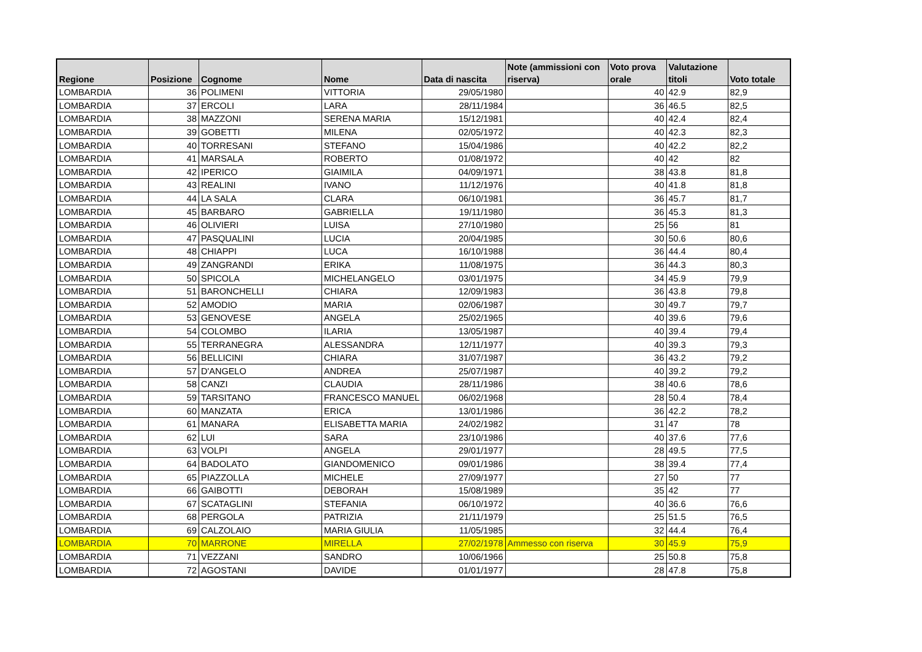| Regione | Posizione | Cognome | Nome | Data di nascita | Note (ammissioni con riserva) | Voto prova orale | Valutazione titoli | Voto totale |
| --- | --- | --- | --- | --- | --- | --- | --- | --- |
| LOMBARDIA | 36 | POLIMENI | VITTORIA | 29/05/1980 | | 40 | 42.9 | 82,9 |
| LOMBARDIA | 37 | ERCOLI | LARA | 28/11/1984 | | 36 | 46.5 | 82,5 |
| LOMBARDIA | 38 | MAZZONI | SERENA MARIA | 15/12/1981 | | 40 | 42.4 | 82,4 |
| LOMBARDIA | 39 | GOBETTI | MILENA | 02/05/1972 | | 40 | 42.3 | 82,3 |
| LOMBARDIA | 40 | TORRESANI | STEFANO | 15/04/1986 | | 40 | 42.2 | 82,2 |
| LOMBARDIA | 41 | MARSALA | ROBERTO | 01/08/1972 | | 40 | 42 | 82 |
| LOMBARDIA | 42 | IPERICO | GIAIMILA | 04/09/1971 | | 38 | 43.8 | 81,8 |
| LOMBARDIA | 43 | REALINI | IVANO | 11/12/1976 | | 40 | 41.8 | 81,8 |
| LOMBARDIA | 44 | LA SALA | CLARA | 06/10/1981 | | 36 | 45.7 | 81,7 |
| LOMBARDIA | 45 | BARBARO | GABRIELLA | 19/11/1980 | | 36 | 45.3 | 81,3 |
| LOMBARDIA | 46 | OLIVIERI | LUISA | 27/10/1980 | | 25 | 56 | 81 |
| LOMBARDIA | 47 | PASQUALINI | LUCIA | 20/04/1985 | | 30 | 50.6 | 80,6 |
| LOMBARDIA | 48 | CHIAPPI | LUCA | 16/10/1988 | | 36 | 44.4 | 80,4 |
| LOMBARDIA | 49 | ZANGRANDI | ERIKA | 11/08/1975 | | 36 | 44.3 | 80,3 |
| LOMBARDIA | 50 | SPICOLA | MICHELANGELO | 03/01/1975 | | 34 | 45.9 | 79,9 |
| LOMBARDIA | 51 | BARONCHELLI | CHIARA | 12/09/1983 | | 36 | 43.8 | 79,8 |
| LOMBARDIA | 52 | AMODIO | MARIA | 02/06/1987 | | 30 | 49.7 | 79,7 |
| LOMBARDIA | 53 | GENOVESE | ANGELA | 25/02/1965 | | 40 | 39.6 | 79,6 |
| LOMBARDIA | 54 | COLOMBO | ILARIA | 13/05/1987 | | 40 | 39.4 | 79,4 |
| LOMBARDIA | 55 | TERRANEGRA | ALESSANDRA | 12/11/1977 | | 40 | 39.3 | 79,3 |
| LOMBARDIA | 56 | BELLICINI | CHIARA | 31/07/1987 | | 36 | 43.2 | 79,2 |
| LOMBARDIA | 57 | D'ANGELO | ANDREA | 25/07/1987 | | 40 | 39.2 | 79,2 |
| LOMBARDIA | 58 | CANZI | CLAUDIA | 28/11/1986 | | 38 | 40.6 | 78,6 |
| LOMBARDIA | 59 | TARSITANO | FRANCESCO MANUEL | 06/02/1968 | | 28 | 50.4 | 78,4 |
| LOMBARDIA | 60 | MANZATA | ERICA | 13/01/1986 | | 36 | 42.2 | 78,2 |
| LOMBARDIA | 61 | MANARA | ELISABETTA MARIA | 24/02/1982 | | 31 | 47 | 78 |
| LOMBARDIA | 62 | LUI | SARA | 23/10/1986 | | 40 | 37.6 | 77,6 |
| LOMBARDIA | 63 | VOLPI | ANGELA | 29/01/1977 | | 28 | 49.5 | 77,5 |
| LOMBARDIA | 64 | BADOLATO | GIANDOMENICO | 09/01/1986 | | 38 | 39.4 | 77,4 |
| LOMBARDIA | 65 | PIAZZOLLA | MICHELE | 27/09/1977 | | 27 | 50 | 77 |
| LOMBARDIA | 66 | GAIBOTTI | DEBORAH | 15/08/1989 | | 35 | 42 | 77 |
| LOMBARDIA | 67 | SCATAGLINI | STEFANIA | 06/10/1972 | | 40 | 36.6 | 76,6 |
| LOMBARDIA | 68 | PERGOLA | PATRIZIA | 21/11/1979 | | 25 | 51.5 | 76,5 |
| LOMBARDIA | 69 | CALZOLAIO | MARIA GIULIA | 11/05/1985 | | 32 | 44.4 | 76,4 |
| LOMBARDIA | 70 | MARRONE | MIRELLA | 27/02/1978 | Ammesso con riserva | 30 | 45.9 | 75,9 |
| LOMBARDIA | 71 | VEZZANI | SANDRO | 10/06/1966 | | 25 | 50.8 | 75,8 |
| LOMBARDIA | 72 | AGOSTANI | DAVIDE | 01/01/1977 | | 28 | 47.8 | 75,8 |